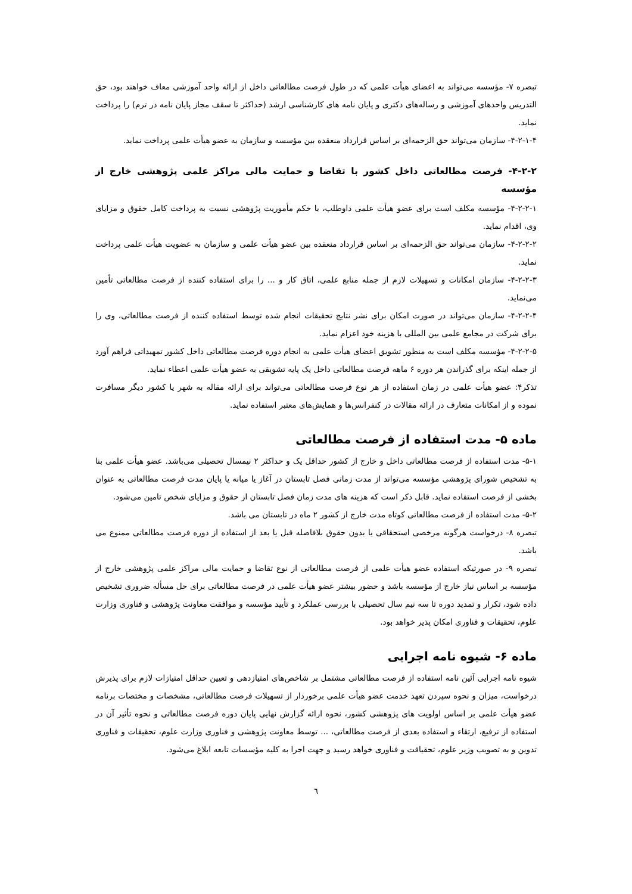تبصره ۷- مؤسسه می‌تواند به اعضای هیأت علمی که در طول فرصت مطالعاتی داخل از ارائه واحد آموزشی معاف خواهند بود، حق التدریس واحدهای آموزشی و رساله‌های دکتری و پایان نامه های کارشناسی ارشد (حداکثر تا سقف مجاز پایان نامه در ترم) را پرداخت نماید.
۴-۲-۱-۴- سازمان می‌تواند حق الزحمه‌ای بر اساس قرارداد منعقده بین مؤسسه و سازمان به عضو هیأت علمی پرداخت نماید.
۴-۲-۲- فرصت مطالعاتی داخل کشور با تقاضا و حمایت مالی مراکز علمی پژوهشی خارج از مؤسسه
۴-۲-۲-۱- مؤسسه مکلف است برای عضو هیأت علمی داوطلب، با حکم مأموریت پژوهشی نسبت به پرداخت کامل حقوق و مزایای وی، اقدام نماید.
۴-۲-۲-۲- سازمان می‌تواند حق الزحمه‌ای بر اساس قرارداد منعقده بین عضو هیأت علمی و سازمان به عضویت هیأت علمی پرداخت نماید.
۴-۲-۲-۳- سازمان امکانات و تسهیلات لازم از جمله منابع علمی، اتاق کار و ... را برای استفاده کننده از فرصت مطالعاتی تأمین می‌نماید.
۴-۲-۲-۴- سازمان می‌تواند در صورت امکان برای نشر نتایج تحقیقات انجام شده توسط استفاده کننده از فرصت مطالعاتی، وی را برای شرکت در مجامع علمی بین المللی با هزینه خود اعزام نماید.
۴-۲-۲-۵- مؤسسه مکلف است به منظور تشویق اعضای هیأت علمی به انجام دوره فرصت مطالعاتی داخل کشور تمهیداتی فراهم آورد از جمله اینکه برای گذراندن هر دوره ۶ ماهه فرصت مطالعاتی داخل یک پایه تشویقی به عضو هیأت علمی اعطاء نماید.
تذکر۴: عضو هیأت علمی در زمان استفاده از هر نوع فرصت مطالعاتی می‌تواند برای ارائه مقاله به شهر یا کشور دیگر مسافرت نموده و از امکانات متعارف در ارائه مقالات در کنفرانس‌ها و همایش‌های معتبر استفاده نماید.
ماده ۵- مدت استفاده از فرصت مطالعاتی
۵-۱- مدت استفاده از فرصت مطالعاتی داخل و خارج از کشور حداقل یک و حداکثر ۲ نیمسال تحصیلی می‌باشد. عضو هیأت علمی بنا به تشخیص شورای پژوهشی مؤسسه می‌تواند از مدت زمانی فصل تابستان در آغاز یا میانه یا پایان مدت فرصت مطالعاتی به عنوان بخشی از فرصت استفاده نماید. قابل ذکر است که هزینه های مدت زمان فصل تابستان از حقوق و مزایای شخص تامین می‌شود.
۵-۲- مدت استفاده از فرصت مطالعاتی کوتاه مدت خارج از کشور ۲ ماه در تابستان می باشد.
تبصره ۸- درخواست هرگونه مرخصی استحقاقی یا بدون حقوق بلافاصله قبل یا بعد از استفاده از دوره فرصت مطالعاتی ممنوع می باشد.
تبصره ۹- در صورتیکه استفاده عضو هیأت علمی از فرصت مطالعاتی از نوع تقاضا و حمایت مالی مراکز علمی پژوهشی خارج از مؤسسه بر اساس نیاز خارج از مؤسسه باشد و حضور بیشتر عضو هیأت علمی در فرصت مطالعاتی برای حل مسأله ضروری تشخیص داده شود، تکرار و تمدید دوره تا سه نیم سال تحصیلی با بررسی عملکرد و تأیید مؤسسه و موافقت معاونت پژوهشی و فناوری وزارت علوم، تحقیقات و فناوری امکان پذیر خواهد بود.
ماده ۶- شیوه نامه اجرایی
شیوه نامه اجرایی آئین نامه استفاده از فرصت مطالعاتی مشتمل بر شاخص‌های امتیازدهی و تعیین حداقل امتیازات لازم برای پذیرش درخواست، میزان و نحوه سپردن تعهد خدمت عضو هیأت علمی برخوردار از تسهیلات فرصت مطالعاتی، مشخصات و مختصات برنامه عضو هیأت علمی بر اساس اولویت های پژوهشی کشور، نحوه ارائه گزارش نهایی پایان دوره فرصت مطالعاتی و نحوه تأثیر آن در استفاده از ترفیع، ارتقاء و استفاده بعدی از فرصت مطالعاتی، ... توسط معاونت پژوهشی و فناوری وزارت علوم، تحقیقات و فناوری تدوین و به تصویب وزیر علوم، تحقیاقت و فناوری خواهد رسید و جهت اجرا به کلیه مؤسسات تابعه ابلاغ می‌شود.
٦